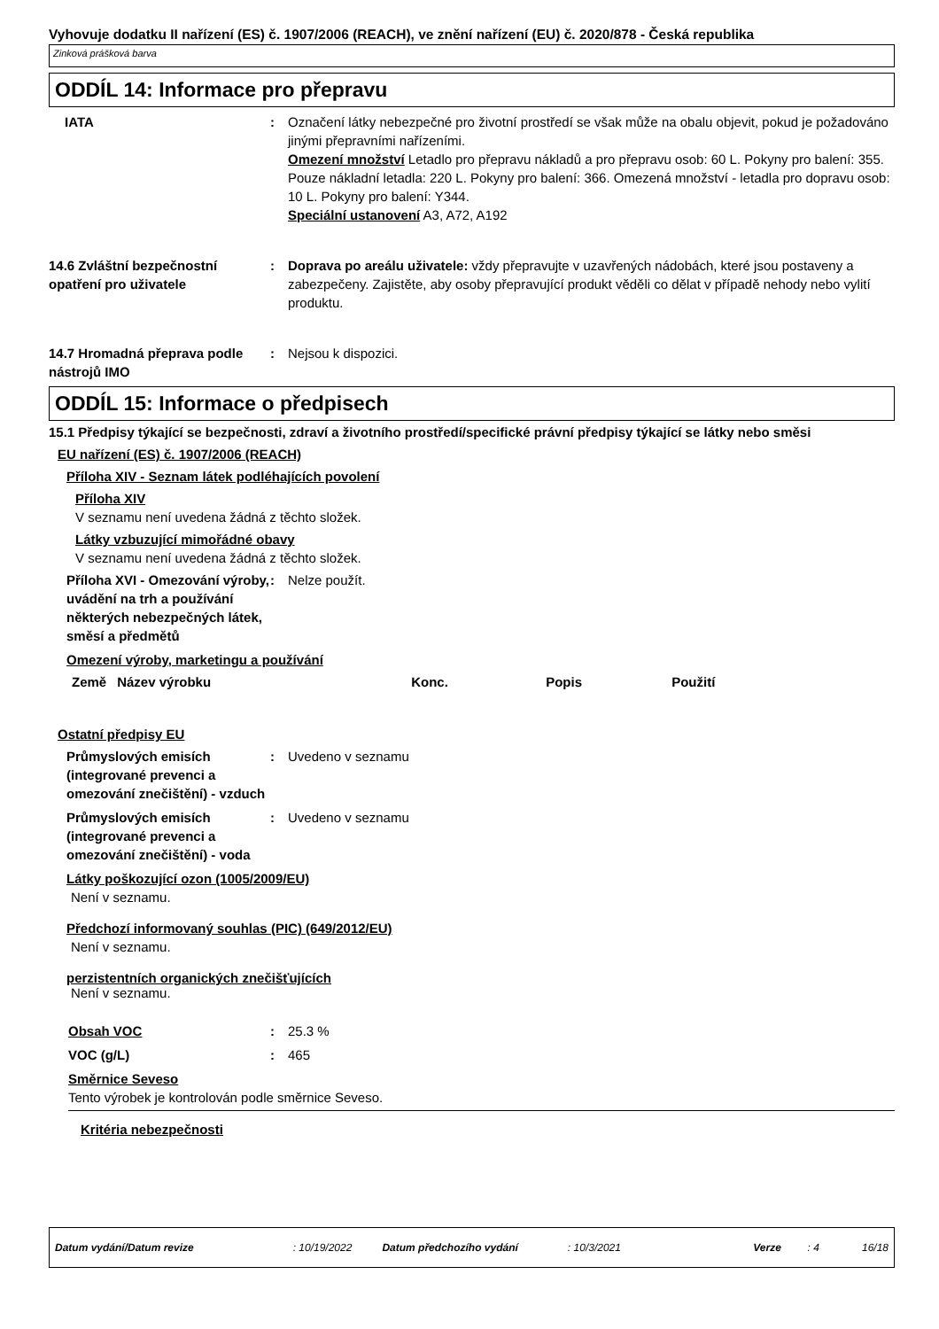Vyhovuje dodatku II nařízení (ES) č. 1907/2006 (REACH), ve znění nařízení (EU) č. 2020/878 - Česká republika
Zinková prášková barva
ODDÍL 14: Informace pro přepravu
IATA : Označení látky nebezpečné pro životní prostředí se však může na obalu objevit, pokud je požadováno jinými přepravními nařízeními.
Omezení množství Letadlo pro přepravu nákladů a pro přepravu osob: 60 L. Pokyny pro balení: 355. Pouze nákladní letadla: 220 L. Pokyny pro balení: 366. Omezená množství - letadla pro dopravu osob: 10 L. Pokyny pro balení: Y344.
Speciální ustanovení A3, A72, A192
14.6 Zvláštní bezpečnostní opatření pro uživatele
: Doprava po areálu uživatele: vždy přepravujte v uzavřených nádobách, které jsou postaveny a zabezpečeny. Zajistěte, aby osoby přepravující produkt věděli co dělat v případě nehody nebo vylití produktu.
14.7 Hromadná přeprava podle nástrojů IMO
: Nejsou k dispozici.
ODDÍL 15: Informace o předpisech
15.1 Předpisy týkající se bezpečnosti, zdraví a životního prostředí/specifické právní předpisy týkající se látky nebo směsi
EU nařízení (ES) č. 1907/2006 (REACH)
Příloha XIV - Seznam látek podléhajících povolení
Příloha XIV
V seznamu není uvedena žádná z těchto složek.
Látky vzbuzující mimořádné obavy
V seznamu není uvedena žádná z těchto složek.
Příloha XVI - Omezování výroby, uvádění na trh a používání některých nebezpečných látek, směsí a předmětů
: Nelze použít.
Omezení výroby, marketingu a používání
| Země | Název výrobku | Konc. | Popis | Použití |
Ostatní předpisy EU
Průmyslových emisích (integrované prevenci a omezování znečištění) - vzduch
: Uvedeno v seznamu
Průmyslových emisích (integrované prevenci a omezování znečištění) - voda
: Uvedeno v seznamu
Látky poškozující ozon (1005/2009/EU)
Není v seznamu.
Předchozí informovaný souhlas (PIC) (649/2012/EU)
Není v seznamu.
perzistentních organických znečišťujících
Není v seznamu.
Obsah VOC : 25.3 %
VOC (g/L) : 465
Směrnice Seveso
Tento výrobek je kontrolován podle směrnice Seveso.
Kritéria nebezpečnosti
Datum vydání/Datum revize: 10/19/2022 Datum předchozího vydání: 10/3/2021 Verze: 4 16/18